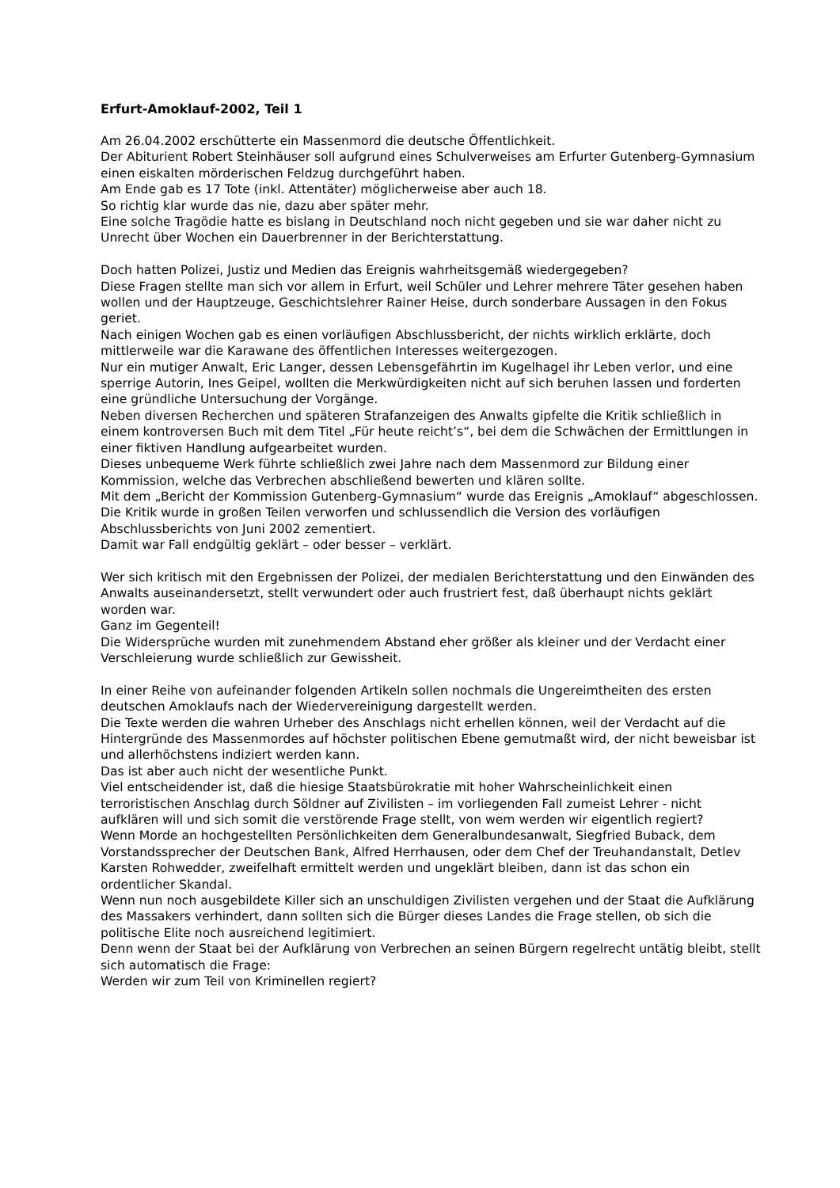Erfurt-Amoklauf-2002, Teil 1
Am 26.04.2002 erschütterte ein Massenmord die deutsche Öffentlichkeit.
Der Abiturient Robert Steinhäuser soll aufgrund eines Schulverweises am Erfurter Gutenberg-Gymnasium einen eiskalten mörderischen Feldzug durchgeführt haben.
Am Ende gab es 17 Tote (inkl. Attentäter) möglicherweise aber auch 18.
So richtig klar wurde das nie, dazu aber später mehr.
Eine solche Tragödie hatte es bislang in Deutschland noch nicht gegeben und sie war daher nicht zu Unrecht über Wochen ein Dauerbrenner in der Berichterstattung.
Doch hatten Polizei, Justiz und Medien das Ereignis wahrheitsgemäß wiedergegeben?
Diese Fragen stellte man sich vor allem in Erfurt, weil Schüler und Lehrer mehrere Täter gesehen haben wollen und der Hauptzeuge, Geschichtslehrer Rainer Heise, durch sonderbare Aussagen in den Fokus geriet.
Nach einigen Wochen gab es einen vorläufigen Abschlussbericht, der nichts wirklich erklärte, doch mittlerweile war die Karawane des öffentlichen Interesses weitergezogen.
Nur ein mutiger Anwalt, Eric Langer, dessen Lebensgefährtin im Kugelhagel ihr Leben verlor, und eine sperrige Autorin, Ines Geipel, wollten die Merkwürdigkeiten nicht auf sich beruhen lassen und forderten eine gründliche Untersuchung der Vorgänge.
Neben diversen Recherchen und späteren Strafanzeigen des Anwalts gipfelte die Kritik schließlich in einem kontroversen Buch mit dem Titel „Für heute reicht’s“, bei dem die Schwächen der Ermittlungen in einer fiktiven Handlung aufgearbeitet wurden.
Dieses unbequeme Werk führte schließlich zwei Jahre nach dem Massenmord zur Bildung einer Kommission, welche das Verbrechen abschließend bewerten und klären sollte.
Mit dem „Bericht der Kommission Gutenberg-Gymnasium“ wurde das Ereignis „Amoklauf“ abgeschlossen. Die Kritik wurde in großen Teilen verworfen und schlussendlich die Version des vorläufigen Abschlussberichts von Juni 2002 zementiert.
Damit war Fall endgültig geklärt – oder besser – verklärt.
Wer sich kritisch mit den Ergebnissen der Polizei, der medialen Berichterstattung und den Einwänden des Anwalts auseinandersetzt, stellt verwundert oder auch frustriert fest, daß überhaupt nichts geklärt worden war.
Ganz im Gegenteil!
Die Widersprüche wurden mit zunehmendem Abstand eher größer als kleiner und der Verdacht einer Verschleierung wurde schließlich zur Gewissheit.
In einer Reihe von aufeinander folgenden Artikeln sollen nochmals die Ungereimtheiten des ersten deutschen Amoklaufs nach der Wiedervereinigung dargestellt werden.
Die Texte werden die wahren Urheber des Anschlags nicht erhellen können, weil der Verdacht auf die Hintergründe des Massenmordes auf höchster politischen Ebene gemutmaßt wird, der nicht beweisbar ist und allerhöchstens indiziert werden kann.
Das ist aber auch nicht der wesentliche Punkt.
Viel entscheidender ist, daß die hiesige Staatsbürokratie mit hoher Wahrscheinlichkeit einen terroristischen Anschlag durch Söldner auf Zivilisten – im vorliegenden Fall zumeist Lehrer - nicht aufklären will und sich somit die verstörende Frage stellt, von wem werden wir eigentlich regiert?
Wenn Morde an hochgestellten Persönlichkeiten dem Generalbundesanwalt, Siegfried Buback, dem Vorstandssprecher der Deutschen Bank, Alfred Herrhausen, oder dem Chef der Treuhandanstalt, Detlev Karsten Rohwedder, zweifelhaft ermittelt werden und ungeklärt bleiben, dann ist das schon ein ordentlicher Skandal.
Wenn nun noch ausgebildete Killer sich an unschuldigen Zivilisten vergehen und der Staat die Aufklärung des Massakers verhindert, dann sollten sich die Bürger dieses Landes die Frage stellen, ob sich die politische Elite noch ausreichend legitimiert.
Denn wenn der Staat bei der Aufklärung von Verbrechen an seinen Bürgern regelrecht untätig bleibt, stellt sich automatisch die Frage:
Werden wir zum Teil von Kriminellen regiert?